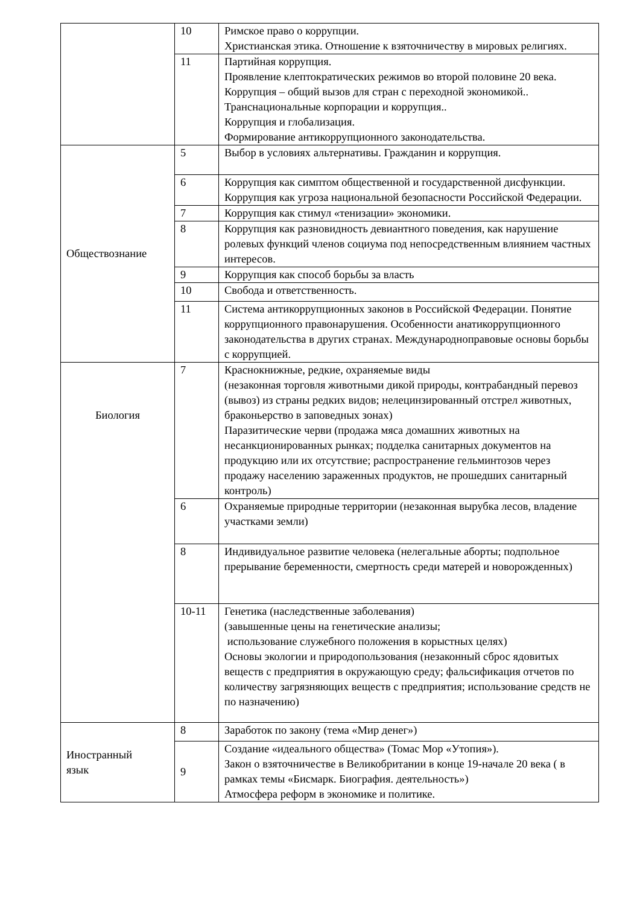| | 10 | Римское право о коррупции. Христианская этика. Отношение к взяточничеству в мировых религиях. |
| | 11 | Партийная коррупция. Проявление клептократических режимов во второй половине 20 века. Коррупция – общий вызов для стран с переходной экономикой.. Транснациональные корпорации и коррупция.. Коррупция и глобализация. Формирование антикоррупционного законодательства. |
| Обществознание | 5 | Выбор в условиях альтернативы. Гражданин и коррупция. |
| | 6 | Коррупция как симптом общественной и государственной дисфункции. Коррупция как угроза национальной безопасности Российской Федерации. |
| | 7 | Коррупция как стимул «тенизации» экономики. |
| | 8 | Коррупция как разновидность девиантного поведения, как нарушение ролевых функций членов социума под непосредственным влиянием частных интересов. |
| | 9 | Коррупция как способ борьбы за власть |
| | 10 | Свобода и ответственность. |
| | 11 | Система антикоррупционных законов в Российской Федерации. Понятие коррупционного правонарушения. Особенности анатикоррупционного законодательства в других странах. Международноправовые основы борьбы с коррупцией. |
| Биология | 7 | Краснокнижные, редкие, охраняемые виды (незаконная торговля животными дикой природы, контрабандный перевоз (вывоз) из страны редких видов; нелецинзированный отстрел животных, браконьерство в заповедных зонах) Паразитические черви (продажа мяса домашних животных на несанкционированных рынках; подделка санитарных документов на продукцию или их отсутствие; распространение гельминтозов через продажу населению зараженных продуктов, не прошедших санитарный контроль) |
| | 6 | Охраняемые природные территории (незаконная вырубка лесов, владение участками земли) |
| | 8 | Индивидуальное развитие человека (нелегальные аборты; подпольное прерывание беременности, смертность среди матерей и новорожденных) |
| | 10-11 | Генетика (наследственные заболевания) (завышенные цены на генетические анализы; использование служебного положения в корыстных целях) Основы экологии и природопользования (незаконный сброс ядовитых веществ с предприятия в окружающую среду; фальсификация отчетов по количеству загрязняющих веществ с предприятия; использование средств не по назначению) |
| Иностранный язык | 8 | Заработок по закону (тема «Мир денег») |
| | 9 | Создание «идеального общества» (Томас Мор «Утопия»). Закон о взяточничестве в Великобритании в конце 19-начале 20 века ( в рамках темы «Бисмарк. Биография. деятельность») Атмосфера реформ в экономике и политике. |